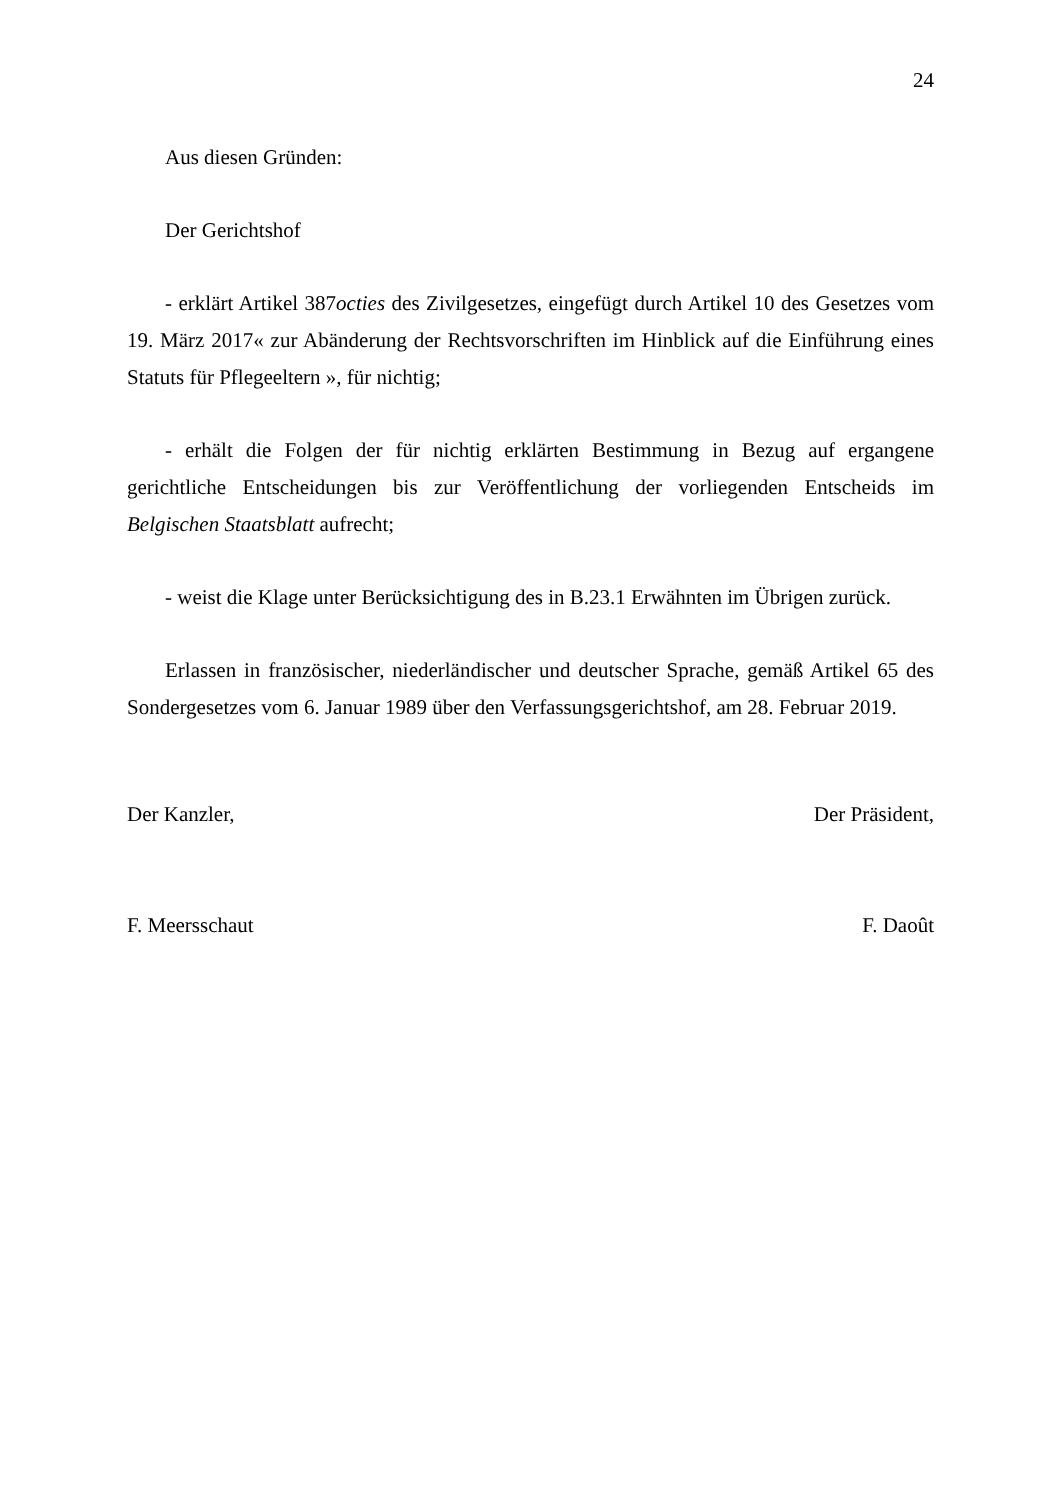24
Aus diesen Gründen:
Der Gerichtshof
- erklärt Artikel 387octies des Zivilgesetzes, eingefügt durch Artikel 10 des Gesetzes vom 19. März 2017« zur Abänderung der Rechtsvorschriften im Hinblick auf die Einführung eines Statuts für Pflegeeltern », für nichtig;
- erhält die Folgen der für nichtig erklärten Bestimmung in Bezug auf ergangene gerichtliche Entscheidungen bis zur Veröffentlichung der vorliegenden Entscheids im Belgischen Staatsblatt aufrecht;
- weist die Klage unter Berücksichtigung des in B.23.1 Erwähnten im Übrigen zurück.
Erlassen in französischer, niederländischer und deutscher Sprache, gemäß Artikel 65 des Sondergesetzes vom 6. Januar 1989 über den Verfassungsgerichtshof, am 28. Februar 2019.
Der Kanzler, Der Präsident,
F. Meersschaut F. Daoût